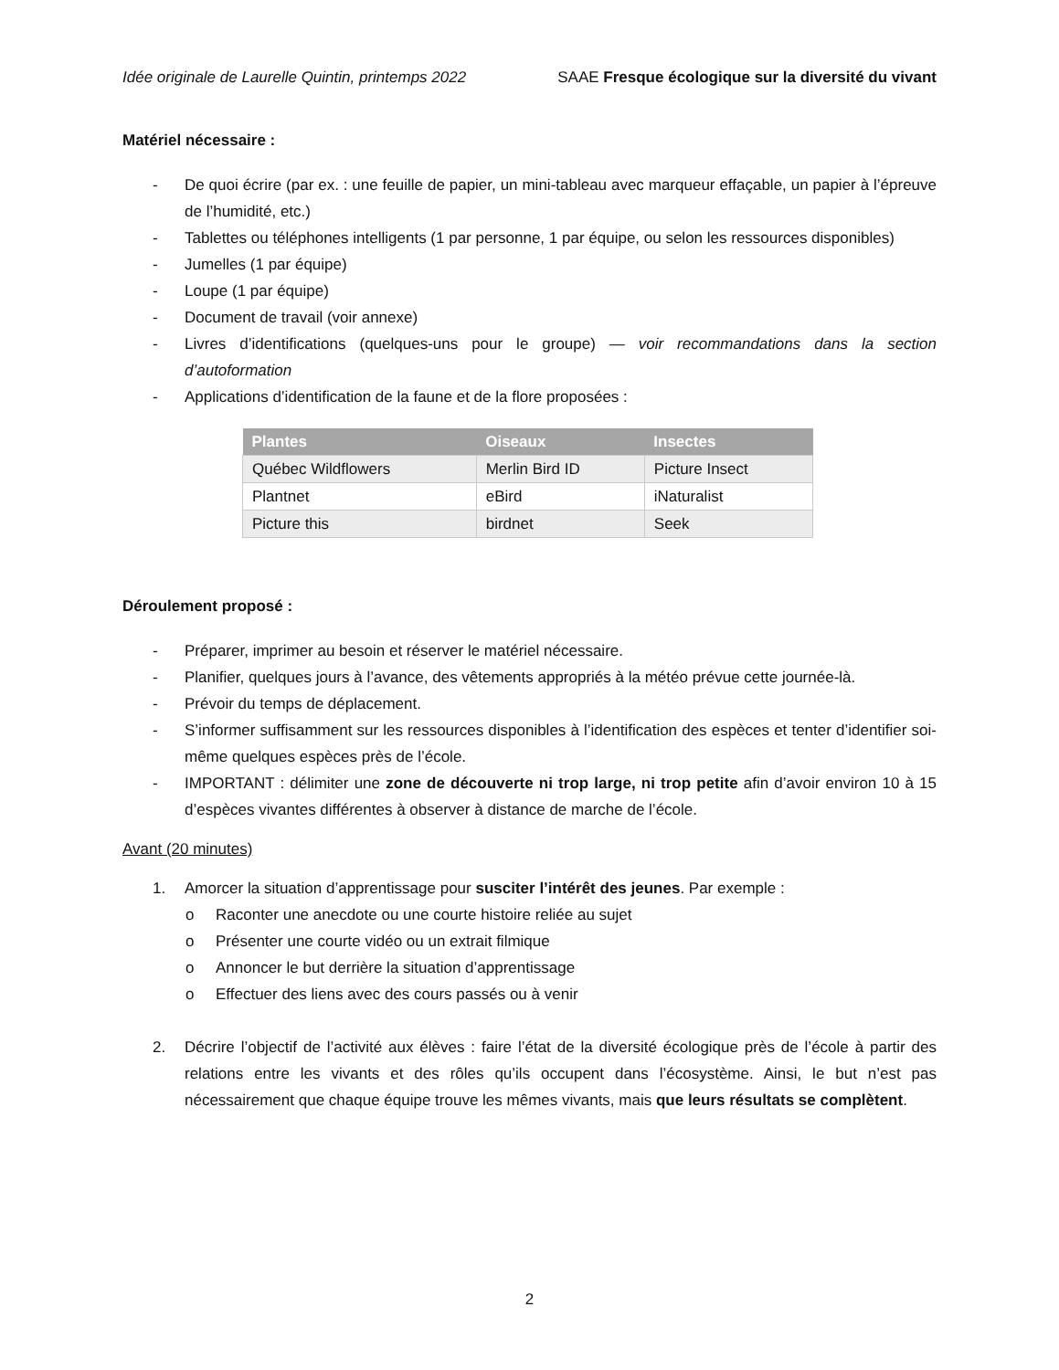Idée originale de Laurelle Quintin, printemps 2022 SAAE Fresque écologique sur la diversité du vivant
Matériel nécessaire :
- De quoi écrire (par ex. : une feuille de papier, un mini-tableau avec marqueur effaçable, un papier à l’épreuve de l’humidité, etc.)
- Tablettes ou téléphones intelligents (1 par personne, 1 par équipe, ou selon les ressources disponibles)
- Jumelles (1 par équipe)
- Loupe (1 par équipe)
- Document de travail (voir annexe)
- Livres d’identifications (quelques-uns pour le groupe) — voir recommandations dans la section d’autoformation
- Applications d’identification de la faune et de la flore proposées :
| Plantes | Oiseaux | Insectes |
| --- | --- | --- |
| Québec Wildflowers | Merlin Bird ID | Picture Insect |
| Plantnet | eBird | iNaturalist |
| Picture this | birdnet | Seek |
Déroulement proposé :
- Préparer, imprimer au besoin et réserver le matériel nécessaire.
- Planifier, quelques jours à l’avance, des vêtements appropriés à la météo prévue cette journée-là.
- Prévoir du temps de déplacement.
- S’informer suffisamment sur les ressources disponibles à l’identification des espèces et tenter d’identifier soi-même quelques espèces près de l’école.
- IMPORTANT : délimiter une zone de découverte ni trop large, ni trop petite afin d’avoir environ 10 à 15 d’espèces vivantes différentes à observer à distance de marche de l’école.
Avant (20 minutes)
1. Amorcer la situation d’apprentissage pour susciter l’intérêt des jeunes. Par exemple :
o Raconter une anecdote ou une courte histoire reliée au sujet
o Présenter une courte vidéo ou un extrait filmique
o Annoncer le but derrière la situation d’apprentissage
o Effectuer des liens avec des cours passés ou à venir
2. Décrire l’objectif de l’activité aux élèves : faire l’état de la diversité écologique près de l’école à partir des relations entre les vivants et des rôles qu’ils occupent dans l’écosystème. Ainsi, le but n’est pas nécessairement que chaque équipe trouve les mêmes vivants, mais que leurs résultats se complètent.
2